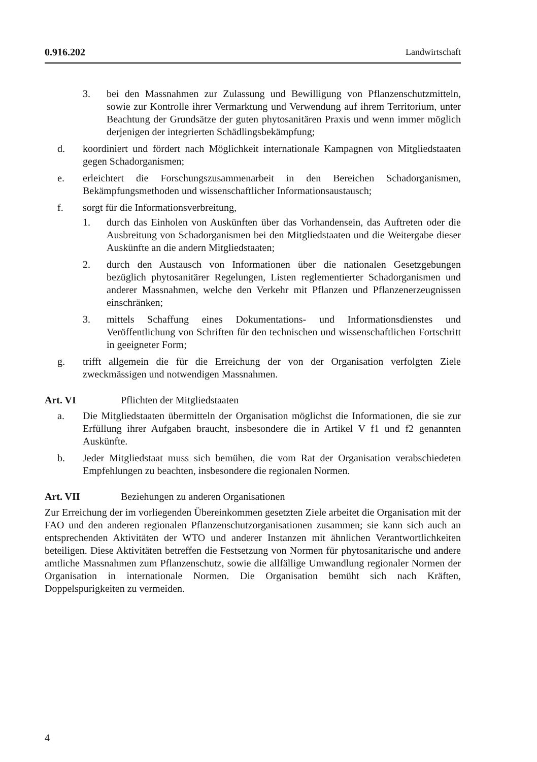0.916.202 Landwirtschaft
3. bei den Massnahmen zur Zulassung und Bewilligung von Pflanzenschutzmitteln, sowie zur Kontrolle ihrer Vermarktung und Verwendung auf ihrem Territorium, unter Beachtung der Grundsätze der guten phytosanitären Praxis und wenn immer möglich derjenigen der integrierten Schädlingsbekämpfung;
d. koordiniert und fördert nach Möglichkeit internationale Kampagnen von Mitgliedstaaten gegen Schadorganismen;
e. erleichtert die Forschungszusammenarbeit in den Bereichen Schadorganismen, Bekämpfungsmethoden und wissenschaftlicher Informationsaustausch;
f. sorgt für die Informationsverbreitung,
1. durch das Einholen von Auskünften über das Vorhandensein, das Auftreten oder die Ausbreitung von Schadorganismen bei den Mitgliedstaaten und die Weitergabe dieser Auskünfte an die andern Mitgliedstaaten;
2. durch den Austausch von Informationen über die nationalen Gesetzgebungen bezüglich phytosanitärer Regelungen, Listen reglementierter Schadorganismen und anderer Massnahmen, welche den Verkehr mit Pflanzen und Pflanzenerzeugnissen einschränken;
3. mittels Schaffung eines Dokumentations- und Informationsdienstes und Veröffentlichung von Schriften für den technischen und wissenschaftlichen Fortschritt in geeigneter Form;
g. trifft allgemein die für die Erreichung der von der Organisation verfolgten Ziele zweckmässigen und notwendigen Massnahmen.
Art. VI Pflichten der Mitgliedstaaten
a. Die Mitgliedstaaten übermitteln der Organisation möglichst die Informationen, die sie zur Erfüllung ihrer Aufgaben braucht, insbesondere die in Artikel V f1 und f2 genannten Auskünfte.
b. Jeder Mitgliedstaat muss sich bemühen, die vom Rat der Organisation verabschiedeten Empfehlungen zu beachten, insbesondere die regionalen Normen.
Art. VII Beziehungen zu anderen Organisationen
Zur Erreichung der im vorliegenden Übereinkommen gesetzten Ziele arbeitet die Organisation mit der FAO und den anderen regionalen Pflanzenschutzorganisationen zusammen; sie kann sich auch an entsprechenden Aktivitäten der WTO und anderer Instanzen mit ähnlichen Verantwortlichkeiten beteiligen. Diese Aktivitäten betreffen die Festsetzung von Normen für phytosanitarische und andere amtliche Massnahmen zum Pflanzenschutz, sowie die allfällige Umwandlung regionaler Normen der Organisation in internationale Normen. Die Organisation bemüht sich nach Kräften, Doppelspurigkeiten zu vermeiden.
4